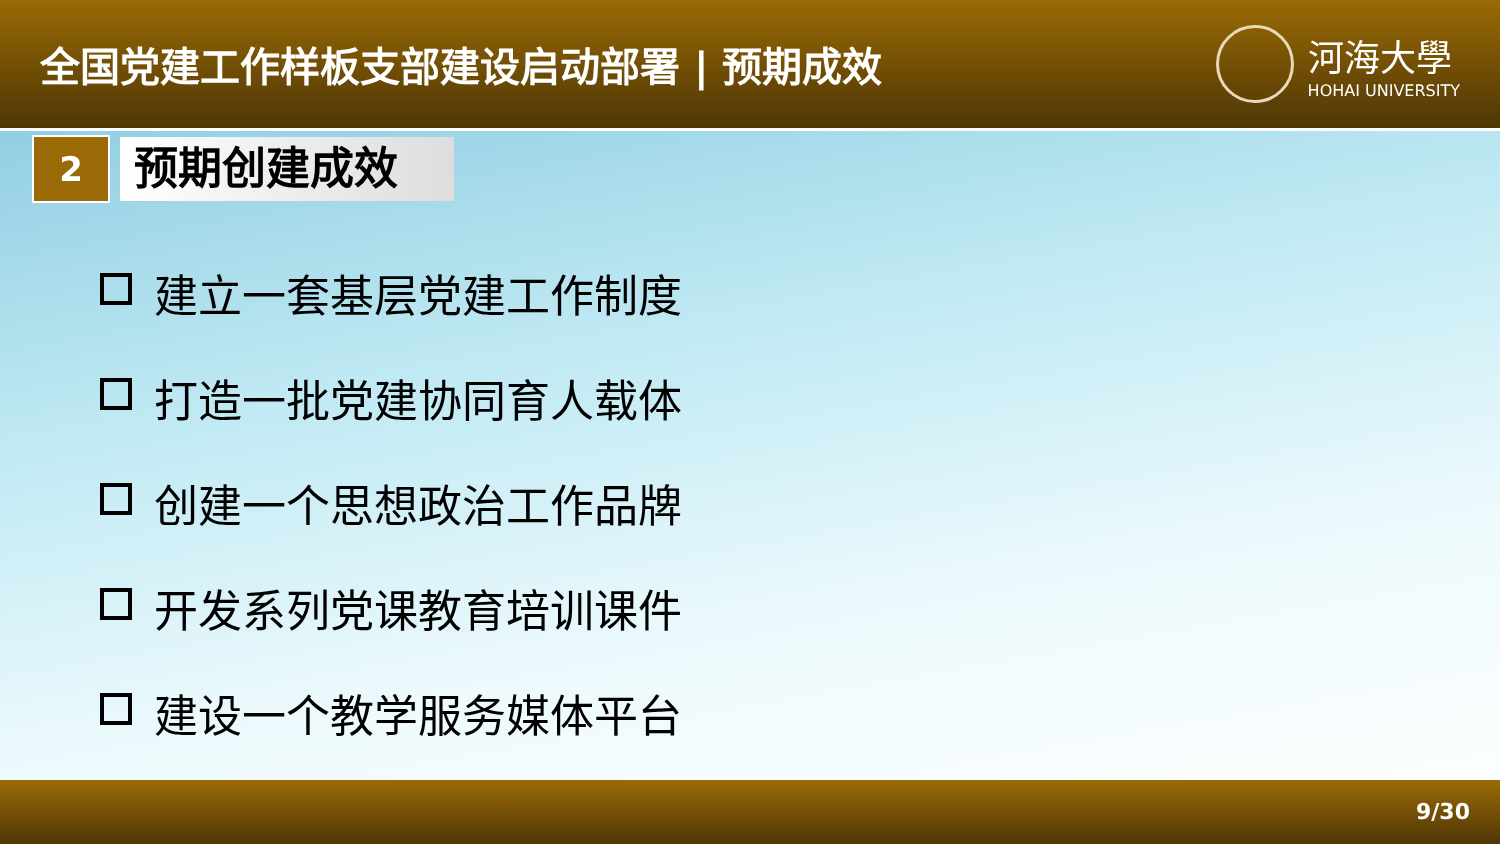全国党建工作样板支部建设启动部署 | 预期成效
河海大學
HOHAI UNIVERSITY
2
预期创建成效
建立一套基层党建工作制度
打造一批党建协同育人载体
创建一个思想政治工作品牌
开发系列党课教育培训课件
建设一个教学服务媒体平台
9/30